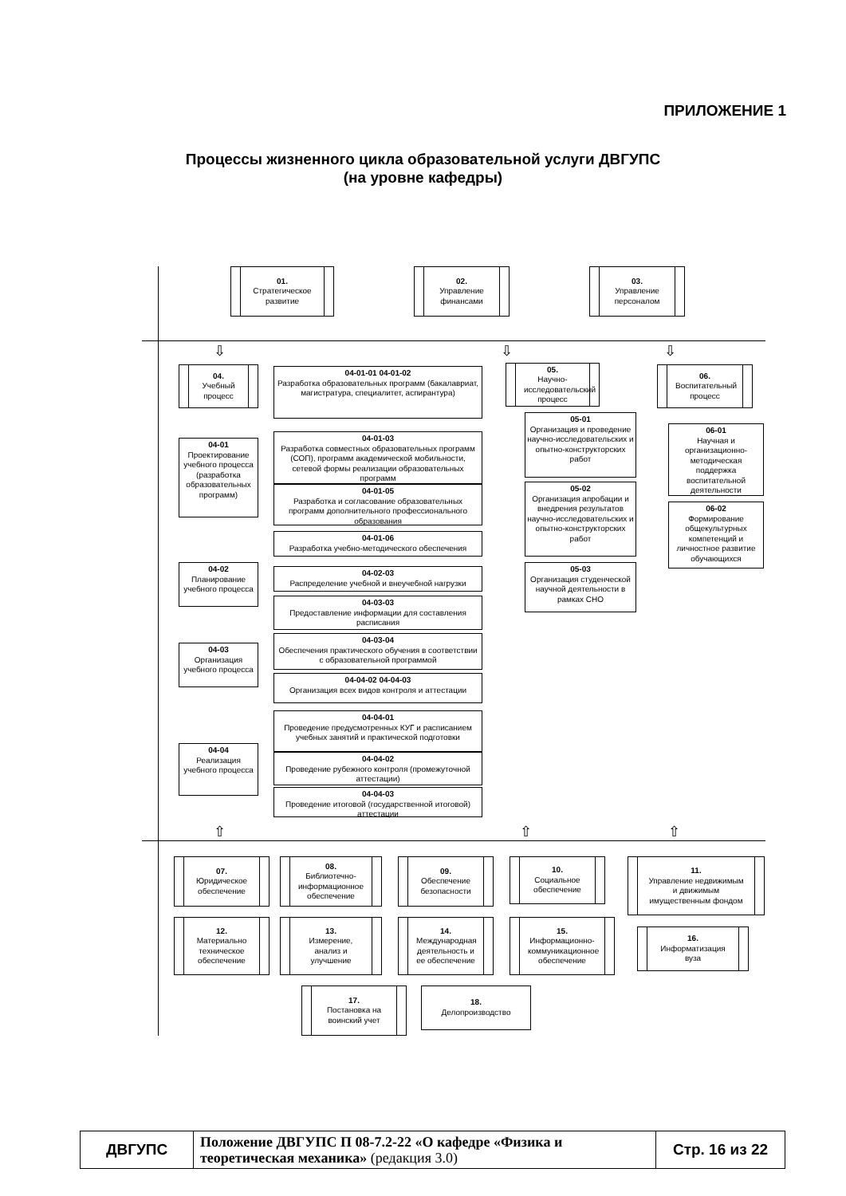ПРИЛОЖЕНИЕ 1
Процессы жизненного цикла образовательной услуги ДВГУПС
(на уровне кафедры)
01.
Стратегическое развитие
02.
Управление финансами
03.
Управление персоналом
⇩ ⇩ ⇩
04.
Учебный процесс
04-01
Проектирование учебного процесса (разработка образовательных программ)
04-02
Планирование учебного процесса
04-03
Организация учебного процесса
04-04
Реализация учебного процесса
04-01-01 04-01-02
Разработка образовательных программ (бакалавриат, магистратура, специалитет, аспирантура)
04-01-03
Разработка совместных образовательных программ (СОП), программ академической мобильности, сетевой формы реализации образовательных программ
04-01-05
Разработка и согласование образовательных программ дополнительного профессионального образования
04-01-06
Разработка учебно-методического обеспечения
04-02-03
Распределение учебной и внеучебной нагрузки
04-03-03
Предоставление информации для составления расписания
04-03-04
Обеспечения практического обучения в соответствии с образовательной программой
04-04-02 04-04-03
Организация всех видов контроля и аттестации
04-04-01
Проведение предусмотренных КУГ и расписанием учебных занятий и практической подготовки
04-04-02
Проведение рубежного контроля (промежуточной аттестации)
04-04-03
Проведение итоговой (государственной итоговой) аттестации
05.
Научно-исследовательский процесс
05-01
Организация и проведение научно-исследовательских и опытно-конструкторских работ
05-02
Организация апробации и внедрения результатов научно-исследовательских и опытно-конструкторских работ
05-03
Организация студенческой научной деятельности в рамках СНО
06.
Воспитательный процесс
06-01
Научная и организационно-методическая поддержка воспитательной деятельности
06-02
Формирование общекультурных компетенций и личностное развитие обучающихся
⇧ ⇧ ⇧
07.
Юридическое обеспечение
08.
Библиотечно-информационное обеспечение
09.
Обеспечение безопасности
10.
Социальное обеспечение
11.
Управление недвижимым и движимым имущественным фондом
12.
Материально техническое обеспечение
13.
Измерение, анализ и улучшение
14.
Международная деятельность и ее обеспечение
15.
Информационно-коммуникационное обеспечение
16.
Информатизация вуза
17.
Постановка на воинский учет
18.
Делопроизводство
| ДВГУПС | Положение ДВГУПС П 08-7.2-22 «О кафедре «Физика и теоретическая механика» (редакция 3.0) | Стр. 16 из 22 |